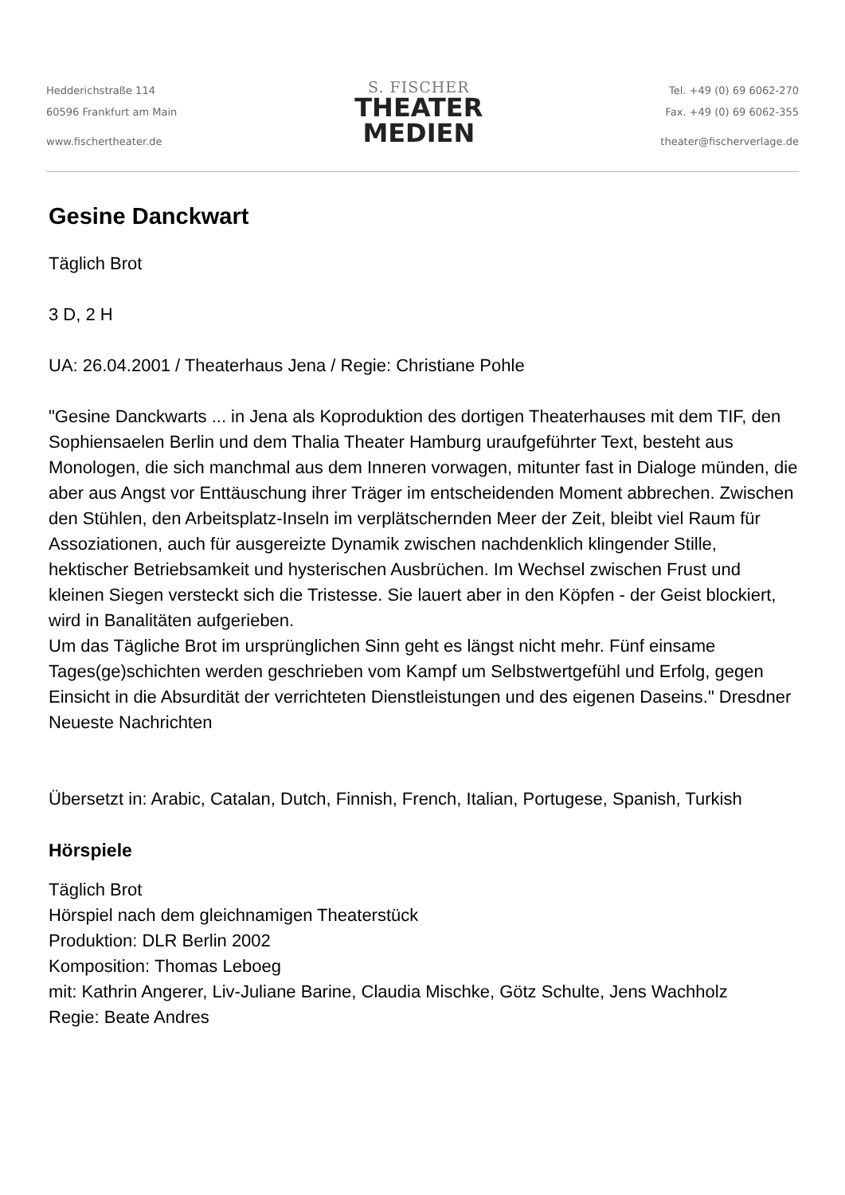Hedderichstraße 114
60596 Frankfurt am Main
www.fischertheater.de
S. FISCHER
THEATER
MEDIEN
Tel. +49 (0) 69 6062-270
Fax. +49 (0) 69 6062-355
theater@fischerverlage.de
Gesine Danckwart
Täglich Brot
3 D, 2 H
UA: 26.04.2001 / Theaterhaus Jena / Regie: Christiane Pohle
"Gesine Danckwarts ... in Jena als Koproduktion des dortigen Theaterhauses mit dem TIF, den Sophiensaelen Berlin und dem Thalia Theater Hamburg uraufgeführter Text, besteht aus Monologen, die sich manchmal aus dem Inneren vorwagen, mitunter fast in Dialoge münden, die aber aus Angst vor Enttäuschung ihrer Träger im entscheidenden Moment abbrechen. Zwischen den Stühlen, den Arbeitsplatz-Inseln im verplätschernden Meer der Zeit, bleibt viel Raum für Assoziationen, auch für ausgereizte Dynamik zwischen nachdenklich klingender Stille, hektischer Betriebsamkeit und hysterischen Ausbrüchen. Im Wechsel zwischen Frust und kleinen Siegen versteckt sich die Tristesse. Sie lauert aber in den Köpfen - der Geist blockiert, wird in Banalitäten aufgerieben.
Um das Tägliche Brot im ursprünglichen Sinn geht es längst nicht mehr. Fünf einsame Tages(ge)schichten werden geschrieben vom Kampf um Selbstwertgefühl und Erfolg, gegen Einsicht in die Absurdität der verrichteten Dienstleistungen und des eigenen Daseins." Dresdner Neueste Nachrichten
Übersetzt in: Arabic, Catalan, Dutch, Finnish, French, Italian, Portugese, Spanish, Turkish
Hörspiele
Täglich Brot
Hörspiel nach dem gleichnamigen Theaterstück
Produktion: DLR Berlin 2002
Komposition: Thomas Leboeg
mit: Kathrin Angerer, Liv-Juliane Barine, Claudia Mischke, Götz Schulte, Jens Wachholz
Regie: Beate Andres